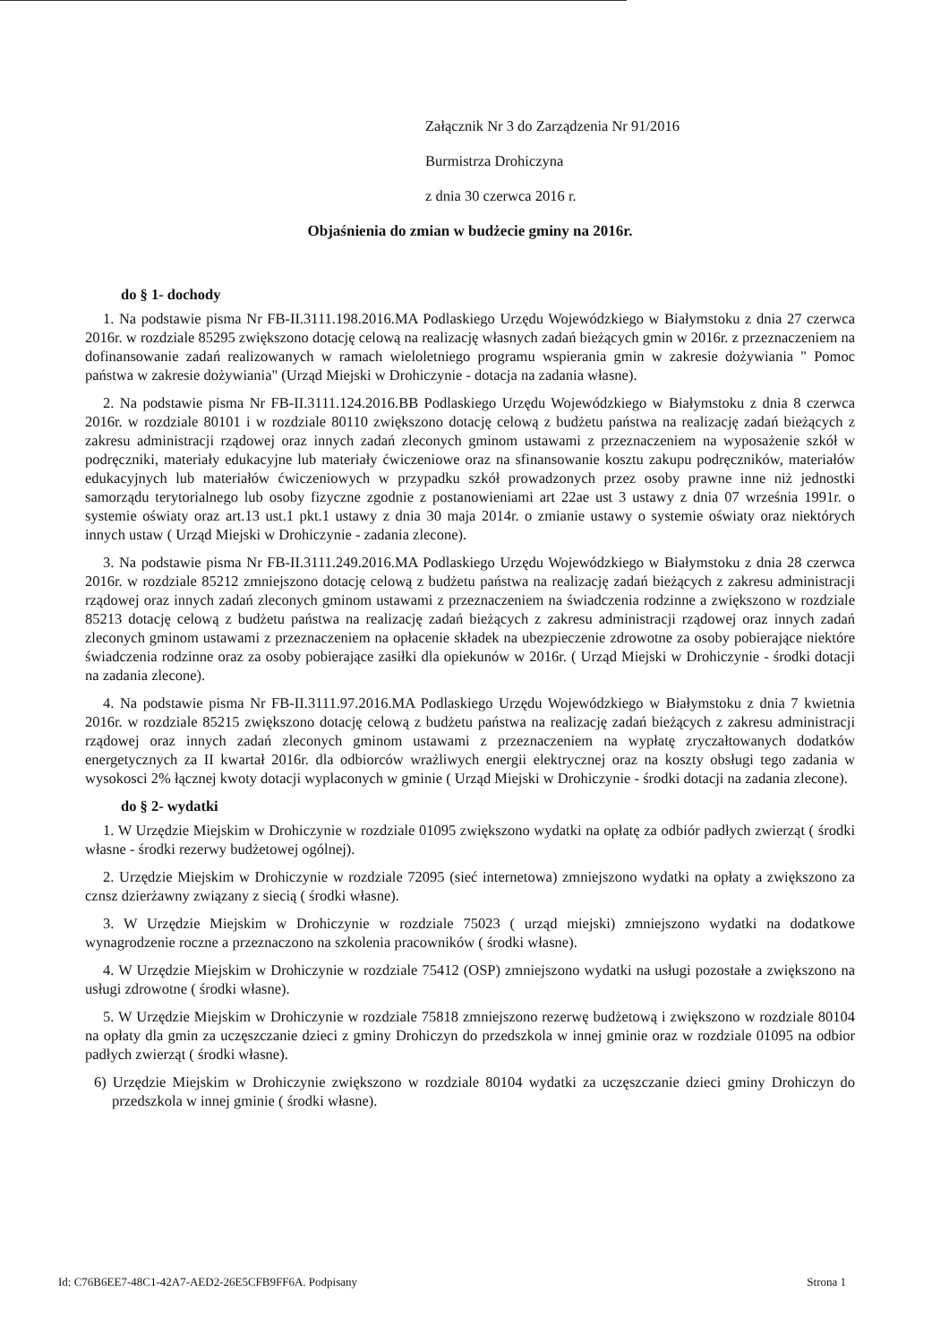Załącznik Nr 3 do Zarządzenia Nr 91/2016
Burmistrza Drohiczyna
z dnia 30 czerwca 2016 r.
Objaśnienia do zmian w budżecie gminy na 2016r.
do § 1- dochody
1. Na podstawie pisma Nr FB-II.3111.198.2016.MA Podlaskiego Urzędu Wojewódzkiego w Białymstoku z dnia 27 czerwca 2016r. w rozdziale 85295 zwiększono dotację celową na realizację własnych zadań bieżących gmin w 2016r. z przeznaczeniem na dofinansowanie zadań realizowanych w ramach wieloletniego programu wspierania gmin w zakresie dożywiania " Pomoc państwa w zakresie dożywiania" (Urząd Miejski w Drohiczynie - dotacja na zadania własne).
2. Na podstawie pisma Nr FB-II.3111.124.2016.BB Podlaskiego Urzędu Wojewódzkiego w Białymstoku z dnia 8 czerwca 2016r. w rozdziale 80101 i w rozdziale 80110 zwiększono dotację celową z budżetu państwa na realizację zadań bieżących z zakresu administracji rządowej oraz innych zadań zleconych gminom ustawami z przeznaczeniem na wyposażenie szkół w podręczniki, materiały edukacyjne lub materiały ćwiczeniowe oraz na sfinansowanie kosztu zakupu podręczników, materiałów edukacyjnych lub materiałów ćwiczeniowych w przypadku szkół prowadzonych przez osoby prawne inne niż jednostki samorządu terytorialnego lub osoby fizyczne zgodnie z postanowieniami art 22ae ust 3 ustawy z dnia 07 września 1991r. o systemie oświaty oraz art.13 ust.1 pkt.1 ustawy z dnia 30 maja 2014r. o zmianie ustawy o systemie oświaty oraz niektórych innych ustaw ( Urząd Miejski w Drohiczynie - zadania zlecone).
3. Na podstawie pisma Nr FB-II.3111.249.2016.MA Podlaskiego Urzędu Wojewódzkiego w Białymstoku z dnia 28 czerwca 2016r. w rozdziale 85212 zmniejszono dotację celową z budżetu państwa na realizację zadań bieżących z zakresu administracji rządowej oraz innych zadań zleconych gminom ustawami z przeznaczeniem na świadczenia rodzinne a zwiększono w rozdziale 85213 dotację celową z budżetu państwa na realizację zadań bieżących z zakresu administracji rządowej oraz innych zadań zleconych gminom ustawami z przeznaczeniem na opłacenie składek na ubezpieczenie zdrowotne za osoby pobierające niektóre świadczenia rodzinne oraz za osoby pobierające zasiłki dla opiekunów w 2016r. ( Urząd Miejski w Drohiczynie - środki dotacji na zadania zlecone).
4. Na podstawie pisma Nr FB-II.3111.97.2016.MA Podlaskiego Urzędu Wojewódzkiego w Białymstoku z dnia 7 kwietnia 2016r. w rozdziale 85215 zwiększono dotację celową z budżetu państwa na realizację zadań bieżących z zakresu administracji rządowej oraz innych zadań zleconych gminom ustawami z przeznaczeniem na wypłatę zryczałtowanych dodatków energetycznych za II kwartał 2016r. dla odbiorców wrażliwych energii elektrycznej oraz na koszty obsługi tego zadania w wysokosci 2% łącznej kwoty dotacji wyplaconych w gminie ( Urząd Miejski w Drohiczynie - środki dotacji na zadania zlecone).
do § 2- wydatki
1. W Urzędzie Miejskim w Drohiczynie w rozdziale 01095 zwiększono wydatki na opłatę za odbiór padłych zwierząt ( środki własne - środki rezerwy budżetowej ogólnej).
2. Urzędzie Miejskim w Drohiczynie w rozdziale 72095 (sieć internetowa) zmniejszono wydatki na opłaty a zwiększono za cznsz dzierżawny związany z siecią ( środki własne).
3. W Urzędzie Miejskim w Drohiczynie w rozdziale 75023 ( urząd miejski) zmniejszono wydatki na dodatkowe wynagrodzenie roczne a przeznaczono na szkolenia pracowników ( środki własne).
4. W Urzędzie Miejskim w Drohiczynie w rozdziale 75412 (OSP) zmniejszono wydatki na usługi pozostałe a zwiększono na usługi zdrowotne ( środki własne).
5. W Urzędzie Miejskim w Drohiczynie w rozdziale 75818 zmniejszono rezerwę budżetową i zwiększono w rozdziale 80104 na opłaty dla gmin za uczęszczanie dzieci z gminy Drohiczyn do przedszkola w innej gminie oraz w rozdziale 01095 na odbior padłych zwierząt ( środki własne).
6) Urzędzie Miejskim w Drohiczynie zwiększono w rozdziale 80104 wydatki za uczęszczanie dzieci gminy Drohiczyn do przedszkola w innej gminie ( środki własne).
Id: C76B6EE7-48C1-42A7-AED2-26E5CFB9FF6A. Podpisany Strona 1